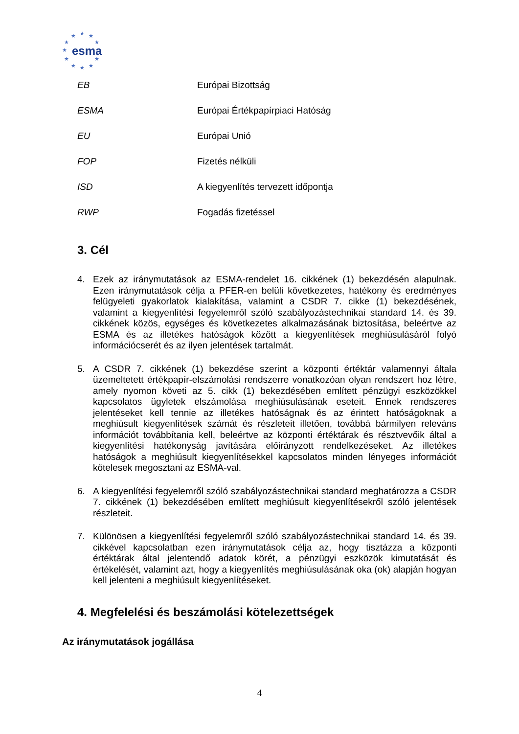★ ★ ★
★ ★
★
★ ★
★ ★ ★
esma
| EB | Európai Bizottság |
| ESMA | Európai Értékpapírpiaci Hatóság |
| EU | Európai Unió |
| FOP | Fizetés nélküli |
| ISD | A kiegyenlítés tervezett időpontja |
| RWP | Fogadás fizetéssel |
3. Cél
4. Ezek az iránymutatások az ESMA-rendelet 16. cikkének (1) bekezdésén alapulnak. Ezen iránymutatások célja a PFER-en belüli következetes, hatékony és eredményes felügyeleti gyakorlatok kialakítása, valamint a CSDR 7. cikke (1) bekezdésének, valamint a kiegyenlítési fegyelemről szóló szabályozástechnikai standard 14. és 39. cikkének közös, egységes és következetes alkalmazásának biztosítása, beleértve az ESMA és az illetékes hatóságok között a kiegyenlítések meghiúsulásáról folyó információcserét és az ilyen jelentések tartalmát.
5. A CSDR 7. cikkének (1) bekezdése szerint a központi értéktár valamennyi általa üzemeltetett értékpapír-elszámolási rendszerre vonatkozóan olyan rendszert hoz létre, amely nyomon követi az 5. cikk (1) bekezdésében említett pénzügyi eszközökkel kapcsolatos ügyletek elszámolása meghiúsulásának eseteit. Ennek rendszeres jelentéseket kell tennie az illetékes hatóságnak és az érintett hatóságoknak a meghiúsult kiegyenlítések számát és részleteit illetően, továbbá bármilyen releváns információt továbbítania kell, beleértve az központi értéktárak és résztvevőik által a kiegyenlítési hatékonyság javítására előirányzott rendelkezéseket. Az illetékes hatóságok a meghiúsult kiegyenlítésekkel kapcsolatos minden lényeges információt kötelesek megosztani az ESMA-val.
6. A kiegyenlítési fegyelemről szóló szabályozástechnikai standard meghatározza a CSDR 7. cikkének (1) bekezdésében említett meghiúsult kiegyenlítésekről szóló jelentések részleteit.
7. Különösen a kiegyenlítési fegyelemről szóló szabályozástechnikai standard 14. és 39. cikkével kapcsolatban ezen iránymutatások célja az, hogy tisztázza a központi értéktárak által jelentendő adatok körét, a pénzügyi eszközök kimutatását és értékelését, valamint azt, hogy a kiegyenlítés meghiúsulásának oka (ok) alapján hogyan kell jelenteni a meghiúsult kiegyenlítéseket.
4. Megfelelési és beszámolási kötelezettségek
Az iránymutatások jogállása
4